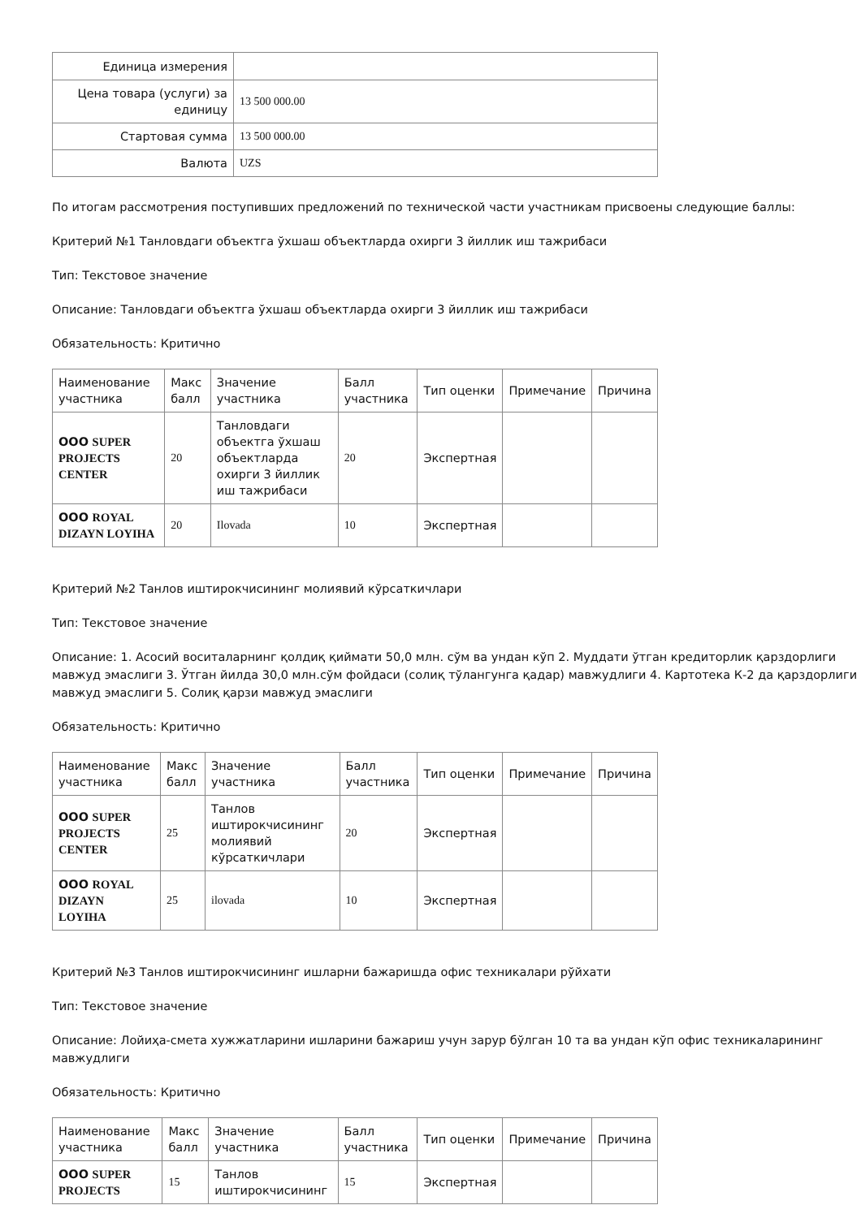| Единица измерения | |
| Цена товара (услуги) за единицу | 13 500 000.00 |
| Стартовая сумма | 13 500 000.00 |
| Валюта | UZS |
По итогам рассмотрения поступивших предложений по технической части участникам присвоены следующие баллы:
Критерий №1 Танловдаги объектга ўхшаш объектларда охирги 3 йиллик иш тажрибаси
Тип: Текстовое значение
Описание: Танловдаги объектга ўхшаш объектларда охирги 3 йиллик иш тажрибаси
Обязательность: Критично
| Наименование участника | Макс балл | Значение участника | Балл участника | Тип оценки | Примечание | Причина |
| --- | --- | --- | --- | --- | --- | --- |
| ООО SUPER PROJECTS CENTER | 20 | Танловдаги объектга ўхшаш объектларда охирги 3 йиллик иш тажрибаси | 20 | Экспертная | | |
| ООО ROYAL DIZAYN LOYIHA | 20 | Ilovada | 10 | Экспертная | | |
Критерий №2 Танлов иштирокчисининг молиявий кўрсаткичлари
Тип: Текстовое значение
Описание: 1. Асосий воситаларнинг қолдиқ қиймати 50,0 млн. сўм ва ундан кўп 2. Муддати ўтган кредиторлик қарздорлиги мавжуд эмаслиги 3. Ўтган йилда 30,0 млн.сўм фойдаси (солиқ тўлангунга қадар) мавжудлиги 4. Картотека К-2 да қарздорлиги мавжуд эмаслиги 5. Солиқ қарзи мавжуд эмаслиги
Обязательность: Критично
| Наименование участника | Макс балл | Значение участника | Балл участника | Тип оценки | Примечание | Причина |
| --- | --- | --- | --- | --- | --- | --- |
| ООО SUPER PROJECTS CENTER | 25 | Танлов иштирокчисининг молиявий кўрсаткичлари | 20 | Экспертная | | |
| ООО ROYAL DIZAYN LOYIHA | 25 | ilovada | 10 | Экспертная | | |
Критерий №3 Танлов иштирокчисининг ишларни бажаришда офис техникалари рўйхати
Тип: Текстовое значение
Описание: Лойиҳа-смета хужжатларини ишларини бажариш учун зарур бўлган 10 та ва ундан кўп офис техникаларининг мавжудлиги
Обязательность: Критично
| Наименование участника | Макс балл | Значение участника | Балл участника | Тип оценки | Примечание | Причина |
| --- | --- | --- | --- | --- | --- | --- |
| ООО SUPER PROJECTS | 15 | Танлов иштирокчисининг | 15 | Экспертная | | |